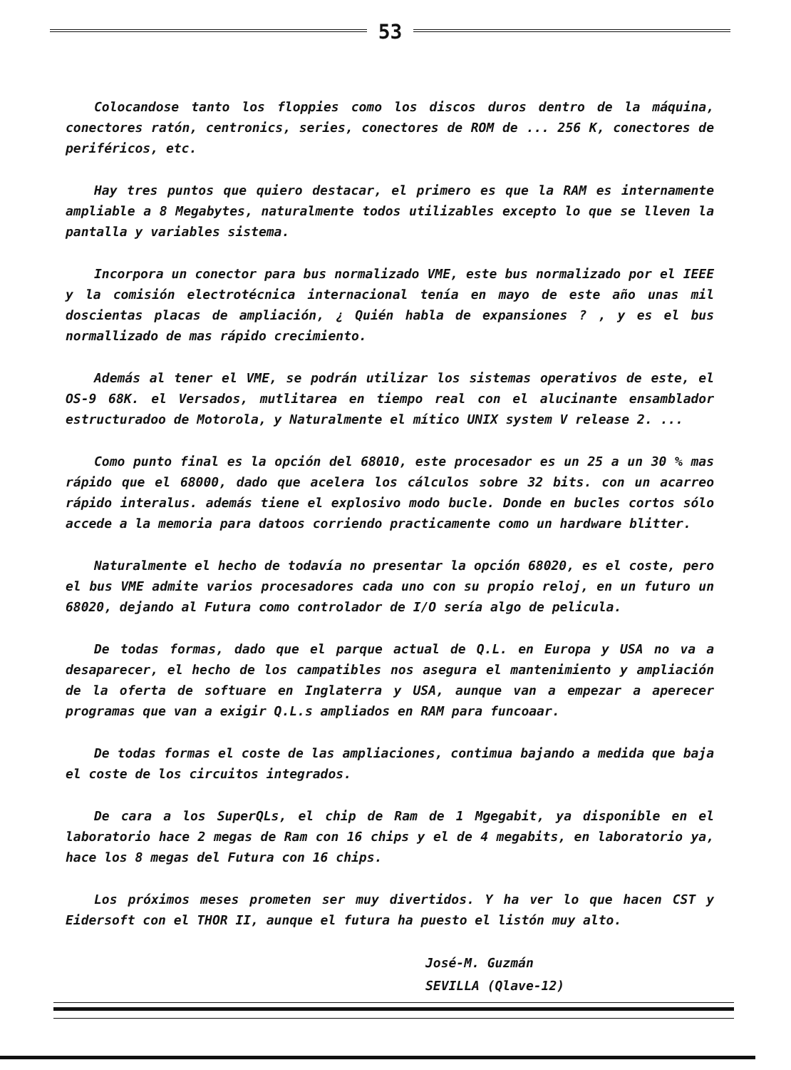53
Colocandose tanto los floppies como los discos duros dentro de la máquina, conectores ratón, centronics, series, conectores de ROM de ... 256 K, conectores de periféricos, etc.
Hay tres puntos que quiero destacar, el primero es que la RAM es internamente ampliable a 8 Megabytes, naturalmente todos utilizables excepto lo que se lleven la pantalla y variables sistema.
Incorpora un conector para bus normalizado VME, este bus normalizado por el IEEE y la comisión electrotécnica internacional tenía en mayo de este año unas mil doscientas placas de ampliación, ¿ Quién habla de expansiones ? , y es el bus normallizado de mas rápido crecimiento.
Además al tener el VME, se podrán utilizar los sistemas operativos de este, el OS-9 68K. el Versados, mutlitarea en tiempo real con el alucinante ensamblador estructuradoo de Motorola, y Naturalmente el mítico UNIX system V release 2. ...
Como punto final es la opción del 68010, este procesador es un 25 a un 30 % mas rápido que el 68000, dado que acelera los cálculos sobre 32 bits. con un acarreo rápido interalus. además tiene el explosivo modo bucle. Donde en bucles cortos sólo accede a la memoria para datoos corriendo practicamente como un hardware blitter.
Naturalmente el hecho de todavía no presentar la opción 68020, es el coste, pero el bus VME admite varios procesadores cada uno con su propio reloj, en un futuro un 68020, dejando al Futura como controlador de I/O sería algo de pelicula.
De todas formas, dado que el parque actual de Q.L. en Europa y USA no va a desaparecer, el hecho de los campatibles nos asegura el mantenimiento y ampliación de la oferta de softuare en Inglaterra y USA, aunque van a empezar a aperecer programas que van a exigir Q.L.s ampliados en RAM para funcoaar.
De todas formas el coste de las ampliaciones, contimua bajando a medida que baja el coste de los circuitos integrados.
De cara a los SuperQLs, el chip de Ram de 1 Mgegabit, ya disponible en el laboratorio hace 2 megas de Ram con 16 chips y el de 4 megabits, en laboratorio ya, hace los 8 megas del Futura con 16 chips.
Los próximos meses prometen ser muy divertidos. Y ha ver lo que hacen CST y Eidersoft con el THOR II, aunque el futura ha puesto el listón muy alto.
José-M. Guzmán
SEVILLA (Qlave-12)